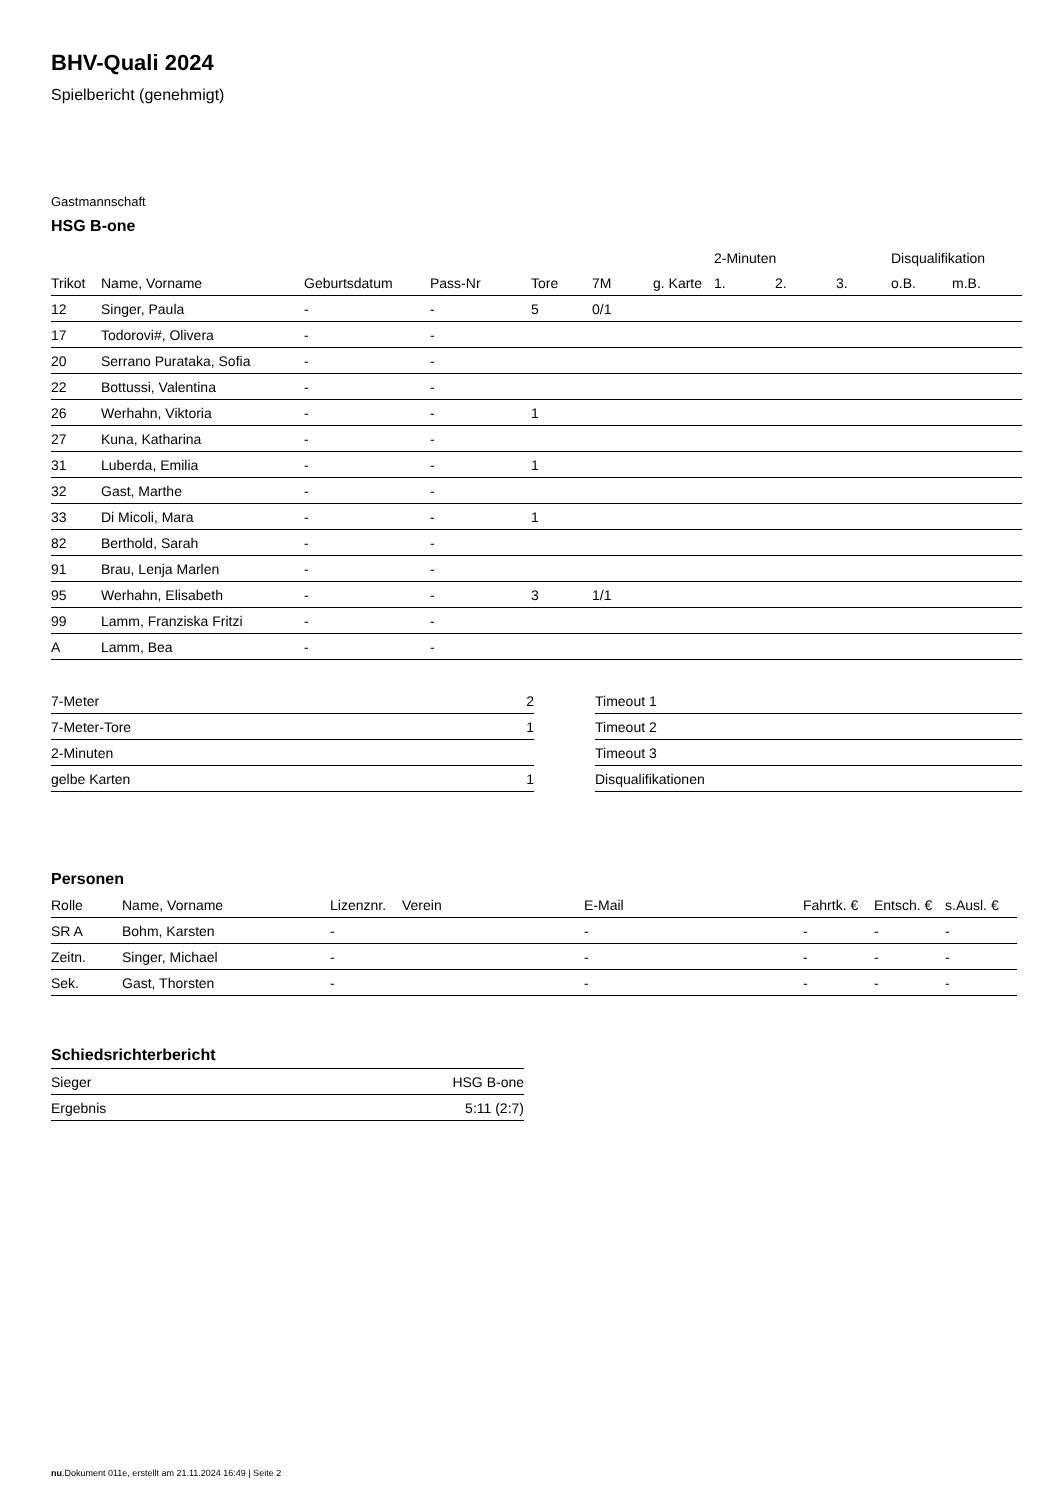BHV-Quali 2024
Spielbericht (genehmigt)
Gastmannschaft
HSG B-one
| | | | | | | | 2-Minuten | | | Disqualifikation | |
| --- | --- | --- | --- | --- | --- | --- | --- | --- | --- | --- | --- |
| Trikot | Name, Vorname | Geburtsdatum | Pass-Nr | Tore | 7M | g. Karte | 1. | 2. | 3. | o.B. | m.B. |
| 12 | Singer, Paula | - | - | 5 | 0/1 | | | | | | |
| 17 | Todorovi#, Olivera | - | - | | | | | | | | |
| 20 | Serrano Purataka, Sofia | - | - | | | | | | | | |
| 22 | Bottussi, Valentina | - | - | | | | | | | | |
| 26 | Werhahn, Viktoria | - | - | 1 | | | | | | | |
| 27 | Kuna, Katharina | - | - | | | | | | | | |
| 31 | Luberda, Emilia | - | - | 1 | | | | | | | |
| 32 | Gast, Marthe | - | - | | | | | | | | |
| 33 | Di Micoli, Mara | - | - | 1 | | | | | | | |
| 82 | Berthold, Sarah | - | - | | | | | | | | |
| 91 | Brau, Lenja Marlen | - | - | | | | | | | | |
| 95 | Werhahn, Elisabeth | - | - | 3 | 1/1 | | | | | | |
| 99 | Lamm, Franziska Fritzi | - | - | | | | | | | | |
| A | Lamm, Bea | - | - | | | | | | | | |
| 7-Meter | 2 |
| 7-Meter-Tore | 1 |
| 2-Minuten | |
| gelbe Karten | 1 |
| Timeout 1 |
| Timeout 2 |
| Timeout 3 |
| Disqualifikationen |
Personen
| Rolle | Name, Vorname | Lizenznr. | Verein | E-Mail | Fahrtk. € | Entsch. € | s.Ausl. € |
| --- | --- | --- | --- | --- | --- | --- | --- |
| SR A | Bohm, Karsten | - | | - | - | - | - |
| Zeitn. | Singer, Michael | - | | - | - | - | - |
| Sek. | Gast, Thorsten | - | | - | - | - | - |
Schiedsrichterbericht
| Sieger | HSG B-one |
| Ergebnis | 5:11 (2:7) |
nu.Dokument 011e, erstellt am 21.11.2024 16:49 | Seite 2